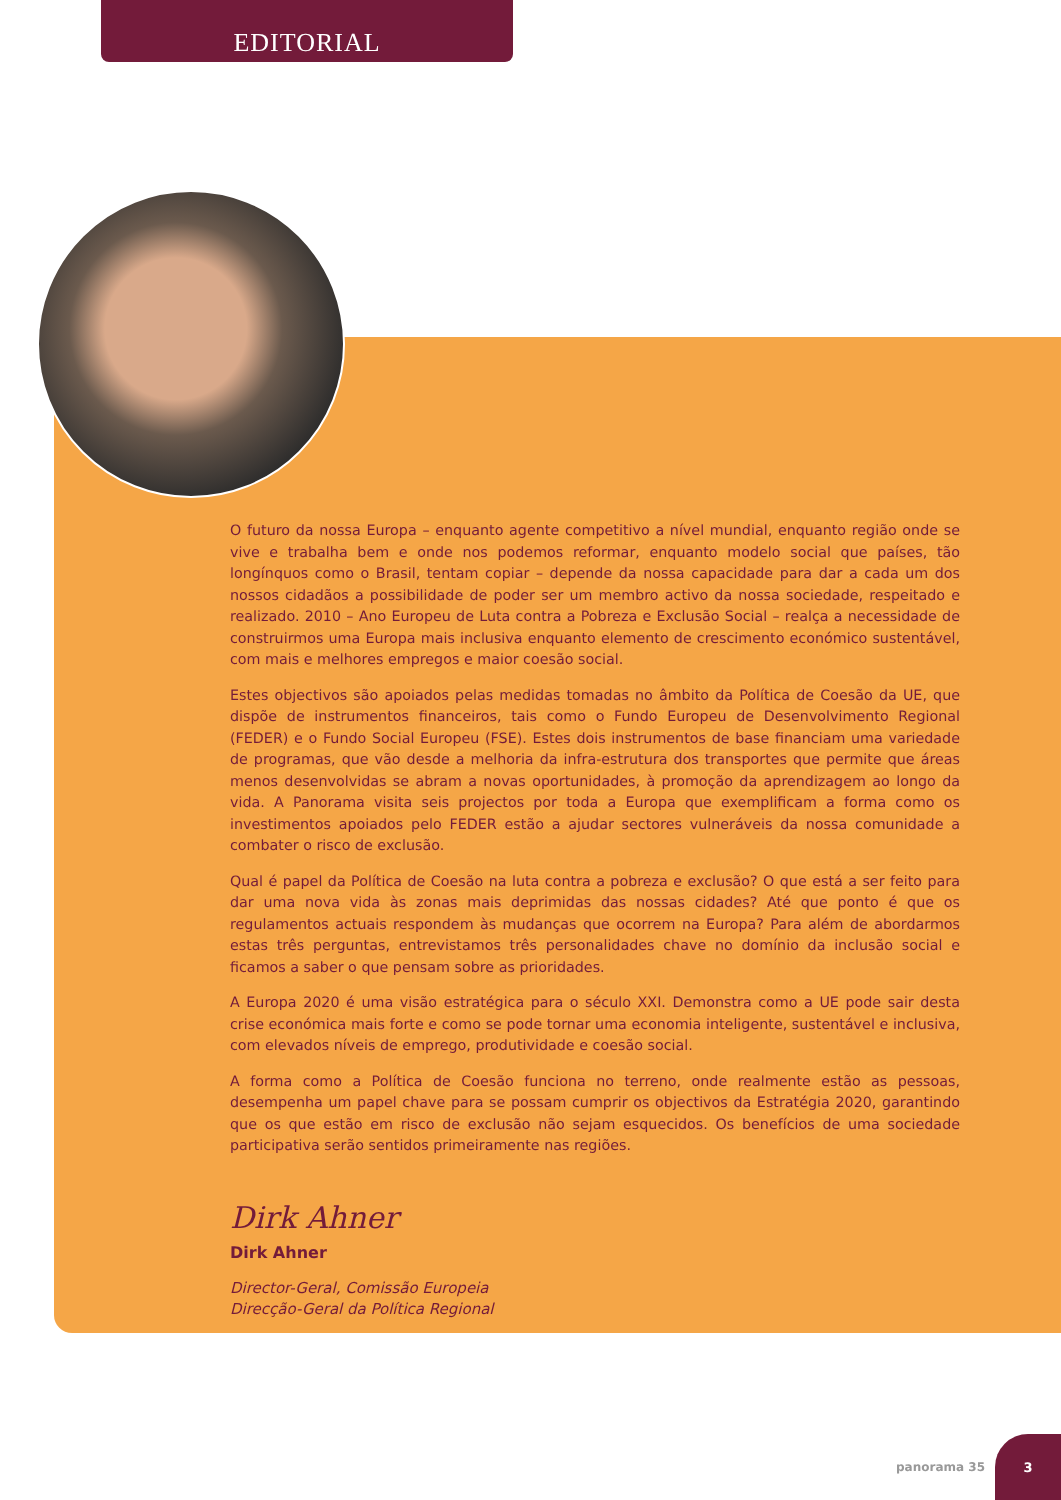EDITORIAL
O futuro da nossa Europa – enquanto agente competitivo a nível mundial, enquanto região onde se vive e trabalha bem e onde nos podemos reformar, enquanto modelo social que países, tão longínquos como o Brasil, tentam copiar – depende da nossa capacidade para dar a cada um dos nossos cidadãos a possibilidade de poder ser um membro activo da nossa sociedade, respeitado e realizado. 2010 – Ano Europeu de Luta contra a Pobreza e Exclusão Social – realça a necessidade de construirmos uma Europa mais inclusiva enquanto elemento de crescimento económico sustentável, com mais e melhores empregos e maior coesão social.
Estes objectivos são apoiados pelas medidas tomadas no âmbito da Política de Coesão da UE, que dispõe de instrumentos financeiros, tais como o Fundo Europeu de Desenvolvimento Regional (FEDER) e o Fundo Social Europeu (FSE). Estes dois instrumentos de base financiam uma variedade de programas, que vão desde a melhoria da infra-estrutura dos transportes que permite que áreas menos desenvolvidas se abram a novas oportunidades, à promoção da aprendizagem ao longo da vida. A Panorama visita seis projectos por toda a Europa que exemplificam a forma como os investimentos apoiados pelo FEDER estão a ajudar sectores vulneráveis da nossa comunidade a combater o risco de exclusão.
Qual é papel da Política de Coesão na luta contra a pobreza e exclusão? O que está a ser feito para dar uma nova vida às zonas mais deprimidas das nossas cidades? Até que ponto é que os regulamentos actuais respondem às mudanças que ocorrem na Europa? Para além de abordarmos estas três perguntas, entrevistamos três personalidades chave no domínio da inclusão social e ficamos a saber o que pensam sobre as prioridades.
A Europa 2020 é uma visão estratégica para o século XXI. Demonstra como a UE pode sair desta crise económica mais forte e como se pode tornar uma economia inteligente, sustentável e inclusiva, com elevados níveis de emprego, produtividade e coesão social.
A forma como a Política de Coesão funciona no terreno, onde realmente estão as pessoas, desempenha um papel chave para se possam cumprir os objectivos da Estratégia 2020, garantindo que os que estão em risco de exclusão não sejam esquecidos. Os benefícios de uma sociedade participativa serão sentidos primeiramente nas regiões.
Dirk Ahner
Dirk Ahner
Director-Geral, Comissão Europeia
Direcção-Geral da Política Regional
panorama 35
3